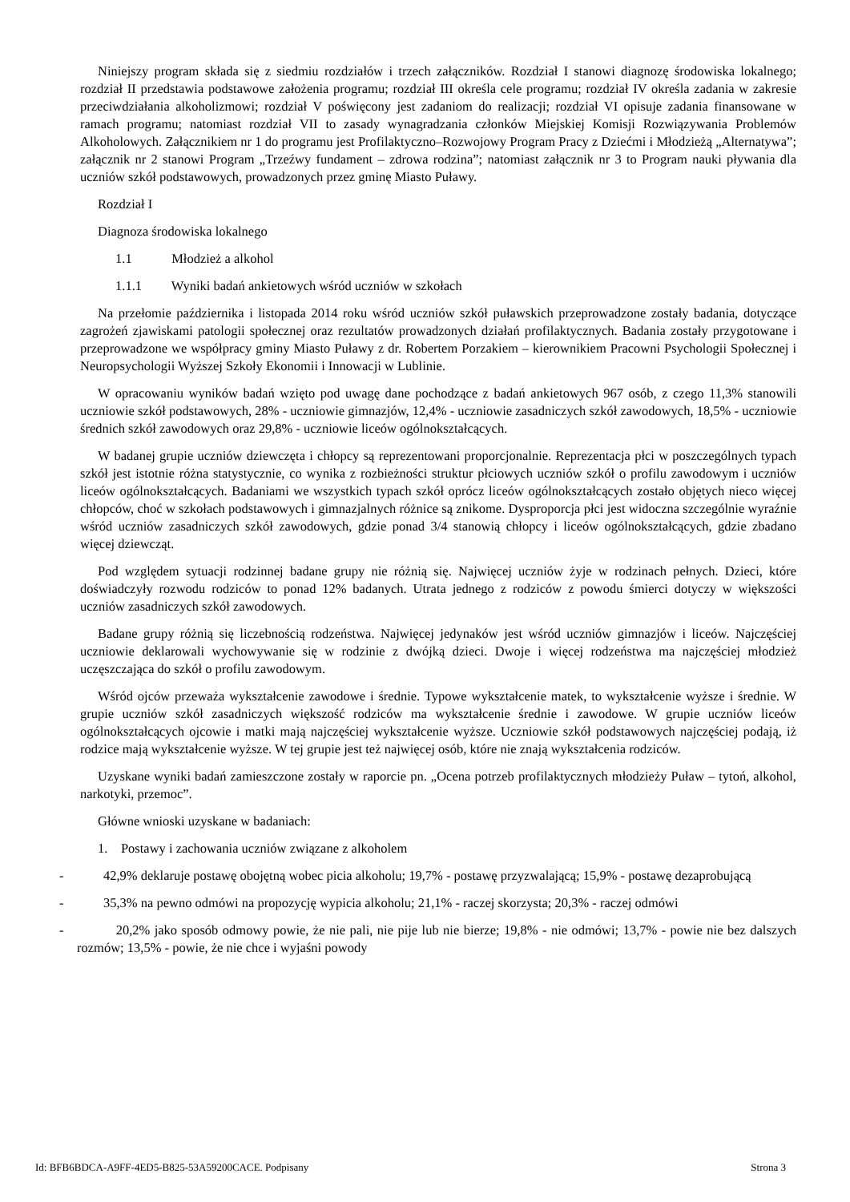Niniejszy program składa się z siedmiu rozdziałów i trzech załączników. Rozdział I stanowi diagnozę środowiska lokalnego; rozdział II przedstawia podstawowe założenia programu; rozdział III określa cele programu; rozdział IV określa zadania w zakresie przeciwdziałania alkoholizmowi; rozdział V poświęcony jest zadaniom do realizacji; rozdział VI opisuje zadania finansowane w ramach programu; natomiast rozdział VII to zasady wynagradzania członków Miejskiej Komisji Rozwiązywania Problemów Alkoholowych. Załącznikiem nr 1 do programu jest Profilaktyczno–Rozwojowy Program Pracy z Dziećmi i Młodzieżą „Alternatywa”; załącznik nr 2 stanowi Program „Trzeźwy fundament – zdrowa rodzina”; natomiast załącznik nr 3 to Program nauki pływania dla uczniów szkół podstawowych, prowadzonych przez gminę Miasto Puławy.
Rozdział I
Diagnoza środowiska lokalnego
1.1 Młodzież a alkohol
1.1.1 Wyniki badań ankietowych wśród uczniów w szkołach
Na przełomie października i listopada 2014 roku wśród uczniów szkół puławskich przeprowadzone zostały badania, dotyczące zagrożeń zjawiskami patologii społecznej oraz rezultatów prowadzonych działań profilaktycznych. Badania zostały przygotowane i przeprowadzone we współpracy gminy Miasto Puławy z dr. Robertem Porzakiem – kierownikiem Pracowni Psychologii Społecznej i Neuropsychologii Wyższej Szkoły Ekonomii i Innowacji w Lublinie.
W opracowaniu wyników badań wzięto pod uwagę dane pochodzące z badań ankietowych 967 osób, z czego 11,3% stanowili uczniowie szkół podstawowych, 28% - uczniowie gimnazjów, 12,4% - uczniowie zasadniczych szkół zawodowych, 18,5% - uczniowie średnich szkół zawodowych oraz 29,8% - uczniowie liceów ogólnokształcących.
W badanej grupie uczniów dziewczęta i chłopcy są reprezentowani proporcjonalnie. Reprezentacja płci w poszczególnych typach szkół jest istotnie różna statystycznie, co wynika z rozbieżności struktur płciowych uczniów szkół o profilu zawodowym i uczniów liceów ogólnokształcących. Badaniami we wszystkich typach szkół oprócz liceów ogólnokształcących zostało objętych nieco więcej chłopców, choć w szkołach podstawowych i gimnazjalnych różnice są znikome. Dysproporcja płci jest widoczna szczególnie wyraźnie wśród uczniów zasadniczych szkół zawodowych, gdzie ponad 3/4 stanowią chłopcy i liceów ogólnokształcących, gdzie zbadano więcej dziewcząt.
Pod względem sytuacji rodzinnej badane grupy nie różnią się. Najwięcej uczniów żyje w rodzinach pełnych. Dzieci, które doświadczyły rozwodu rodziców to ponad 12% badanych. Utrata jednego z rodziców z powodu śmierci dotyczy w większości uczniów zasadniczych szkół zawodowych.
Badane grupy różnią się liczebnością rodzeństwa. Najwięcej jedynaków jest wśród uczniów gimnazjów i liceów. Najczęściej uczniowie deklarowali wychowywanie się w rodzinie z dwójką dzieci. Dwoje i więcej rodzeństwa ma najczęściej młodzież uczęszczająca do szkół o profilu zawodowym.
Wśród ojców przeważa wykształcenie zawodowe i średnie. Typowe wykształcenie matek, to wykształcenie wyższe i średnie. W grupie uczniów szkół zasadniczych większość rodziców ma wykształcenie średnie i zawodowe. W grupie uczniów liceów ogólnokształcących ojcowie i matki mają najczęściej wykształcenie wyższe. Uczniowie szkół podstawowych najczęściej podają, iż rodzice mają wykształcenie wyższe. W tej grupie jest też najwięcej osób, które nie znają wykształcenia rodziców.
Uzyskane wyniki badań zamieszczone zostały w raporcie pn. „Ocena potrzeb profilaktycznych młodzieży Puław – tytoń, alkohol, narkotyki, przemoc”.
Główne wnioski uzyskane w badaniach:
1. Postawy i zachowania uczniów związane z alkoholem
- 42,9% deklaruje postawę obojętną wobec picia alkoholu; 19,7% - postawę przyzwalającą; 15,9% - postawę dezaprobującą
- 35,3% na pewno odmówi na propozycję wypicia alkoholu; 21,1% - raczej skorzysta; 20,3% - raczej odmówi
- 20,2% jako sposób odmowy powie, że nie pali, nie pije lub nie bierze; 19,8% - nie odmówi; 13,7% - powie nie bez dalszych rozmów; 13,5% - powie, że nie chce i wyjaśni powody
Id: BFB6BDCA-A9FF-4ED5-B825-53A59200CACE. Podpisany Strona 3